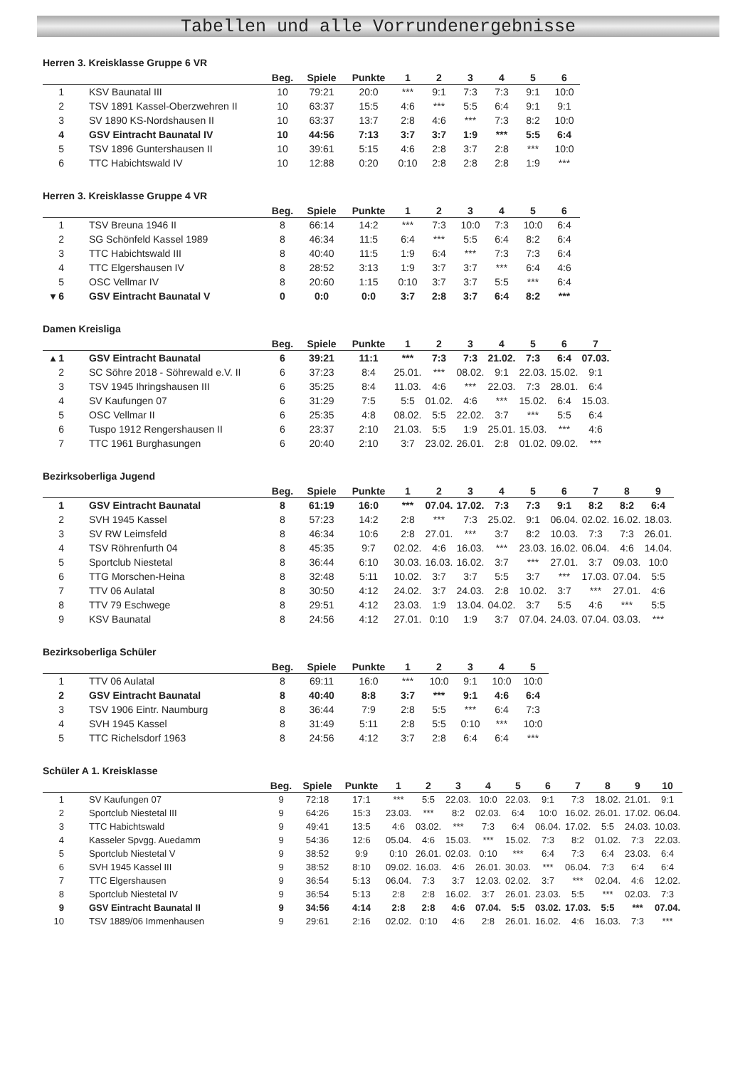Tabellen und alle Vorrundenergebnisse
Herren 3. Kreisklasse Gruppe 6 VR
| | | Beg. | Spiele | Punkte | 1 | 2 | 3 | 4 | 5 | 6 |
| --- | --- | --- | --- | --- | --- | --- | --- | --- | --- | --- |
| 1 | KSV Baunatal III | 10 | 79:21 | 20:0 | *** | 9:1 | 7:3 | 7:3 | 9:1 | 10:0 |
| 2 | TSV 1891 Kassel-Oberzwehren II | 10 | 63:37 | 15:5 | 4:6 | *** | 5:5 | 6:4 | 9:1 | 9:1 |
| 3 | SV 1890 KS-Nordshausen II | 10 | 63:37 | 13:7 | 2:8 | 4:6 | *** | 7:3 | 8:2 | 10:0 |
| 4 | GSV Eintracht Baunatal IV | 10 | 44:56 | 7:13 | 3:7 | 3:7 | 1:9 | *** | 5:5 | 6:4 |
| 5 | TSV 1896 Guntershausen II | 10 | 39:61 | 5:15 | 4:6 | 2:8 | 3:7 | 2:8 | *** | 10:0 |
| 6 | TTC Habichtswald IV | 10 | 12:88 | 0:20 | 0:10 | 2:8 | 2:8 | 2:8 | 1:9 | *** |
Herren 3. Kreisklasse Gruppe 4 VR
| | | Beg. | Spiele | Punkte | 1 | 2 | 3 | 4 | 5 | 6 |
| --- | --- | --- | --- | --- | --- | --- | --- | --- | --- | --- |
| 1 | TSV Breuna 1946 II | 8 | 66:14 | 14:2 | *** | 7:3 | 10:0 | 7:3 | 10:0 | 6:4 |
| 2 | SG Schönfeld Kassel 1989 | 8 | 46:34 | 11:5 | 6:4 | *** | 5:5 | 6:4 | 8:2 | 6:4 |
| 3 | TTC Habichtswald III | 8 | 40:40 | 11:5 | 1:9 | 6:4 | *** | 7:3 | 7:3 | 6:4 |
| 4 | TTC Elgershausen IV | 8 | 28:52 | 3:13 | 1:9 | 3:7 | 3:7 | *** | 6:4 | 4:6 |
| 5 | OSC Vellmar IV | 8 | 20:60 | 1:15 | 0:10 | 3:7 | 3:7 | 5:5 | *** | 6:4 |
| ▾ 6 | GSV Eintracht Baunatal V | 0 | 0:0 | 0:0 | 3:7 | 2:8 | 3:7 | 6:4 | 8:2 | *** |
Damen Kreisliga
| | | Beg. | Spiele | Punkte | 1 | 2 | 3 | 4 | 5 | 6 | 7 |
| --- | --- | --- | --- | --- | --- | --- | --- | --- | --- | --- | --- |
| ▴ 1 | GSV Eintracht Baunatal | 6 | 39:21 | 11:1 | *** | 7:3 | 7:3 | 21.02. | 7:3 | 6:4 | 07.03. |
| 2 | SC Söhre 2018 - Söhrewald e.V. II | 6 | 37:23 | 8:4 | 25.01. | *** | 08.02. | 9:1 | 22.03. | 15.02. | 9:1 |
| 3 | TSV 1945 Ihringshausen III | 6 | 35:25 | 8:4 | 11.03. | 4:6 | *** | 22.03. | 7:3 | 28.01. | 6:4 |
| 4 | SV Kaufungen 07 | 6 | 31:29 | 7:5 | 5:5 | 01.02. | 4:6 | *** | 15.02. | 6:4 | 15.03. |
| 5 | OSC Vellmar II | 6 | 25:35 | 4:8 | 08.02. | 5:5 | 22.02. | 3:7 | *** | 5:5 | 6:4 |
| 6 | Tuspo 1912 Rengershausen II | 6 | 23:37 | 2:10 | 21.03. | 5:5 | 1:9 | 25.01. | 15.03. | *** | 4:6 |
| 7 | TTC 1961 Burghasungen | 6 | 20:40 | 2:10 | 3:7 | 23.02. | 26.01. | 2:8 | 01.02. | 09.02. | *** |
Bezirksoberliga Jugend
| | | Beg. | Spiele | Punkte | 1 | 2 | 3 | 4 | 5 | 6 | 7 | 8 | 9 |
| --- | --- | --- | --- | --- | --- | --- | --- | --- | --- | --- | --- | --- | --- |
| 1 | GSV Eintracht Baunatal | 8 | 61:19 | 16:0 | *** | 07.04. | 17.02. | 7:3 | 7:3 | 9:1 | 8:2 | 8:2 | 6:4 |
| 2 | SVH 1945 Kassel | 8 | 57:23 | 14:2 | 2:8 | *** | 7:3 | 25.02. | 9:1 | 06.04. | 02.02. | 16.02. | 18.03. |
| 3 | SV RW Leimsfeld | 8 | 46:34 | 10:6 | 2:8 | 27.01. | *** | 3:7 | 8:2 | 10.03. | 7:3 | 7:3 | 26.01. |
| 4 | TSV Röhrenfurth 04 | 8 | 45:35 | 9:7 | 02.02. | 4:6 | 16.03. | *** | 23.03. | 16.02. | 06.04. | 4:6 | 14.04. |
| 5 | Sportclub Niestetal | 8 | 36:44 | 6:10 | 30.03. | 16.03. | 16.02. | 3:7 | *** | 27.01. | 3:7 | 09.03. | 10:0 |
| 6 | TTG Morschen-Heina | 8 | 32:48 | 5:11 | 10.02. | 3:7 | 3:7 | 5:5 | 3:7 | *** | 17.03. | 07.04. | 5:5 |
| 7 | TTV 06 Aulatal | 8 | 30:50 | 4:12 | 24.02. | 3:7 | 24.03. | 2:8 | 10.02. | 3:7 | *** | 27.01. | 4:6 |
| 8 | TTV 79 Eschwege | 8 | 29:51 | 4:12 | 23.03. | 1:9 | 13.04. | 04.02. | 3:7 | 5:5 | 4:6 | *** | 5:5 |
| 9 | KSV Baunatal | 8 | 24:56 | 4:12 | 27.01. | 0:10 | 1:9 | 3:7 | 07.04. | 24.03. | 07.04. | 03.03. | *** |
Bezirksoberliga Schüler
| | | Beg. | Spiele | Punkte | 1 | 2 | 3 | 4 | 5 |
| --- | --- | --- | --- | --- | --- | --- | --- | --- | --- |
| 1 | TTV 06 Aulatal | 8 | 69:11 | 16:0 | *** | 10:0 | 9:1 | 10:0 | 10:0 |
| 2 | GSV Eintracht Baunatal | 8 | 40:40 | 8:8 | 3:7 | *** | 9:1 | 4:6 | 6:4 |
| 3 | TSV 1906 Eintr. Naumburg | 8 | 36:44 | 7:9 | 2:8 | 5:5 | *** | 6:4 | 7:3 |
| 4 | SVH 1945 Kassel | 8 | 31:49 | 5:11 | 2:8 | 5:5 | 0:10 | *** | 10:0 |
| 5 | TTC Richelsdorf 1963 | 8 | 24:56 | 4:12 | 3:7 | 2:8 | 6:4 | 6:4 | *** |
Schüler A 1. Kreisklasse
| | | Beg. | Spiele | Punkte | 1 | 2 | 3 | 4 | 5 | 6 | 7 | 8 | 9 | 10 |
| --- | --- | --- | --- | --- | --- | --- | --- | --- | --- | --- | --- | --- | --- | --- |
| 1 | SV Kaufungen 07 | 9 | 72:18 | 17:1 | *** | 5:5 | 22.03. | 10:0 | 22.03. | 9:1 | 7:3 | 18.02. | 21.01. | 9:1 |
| 2 | Sportclub Niestetal III | 9 | 64:26 | 15:3 | 23.03. | *** | 8:2 | 02.03. | 6:4 | 10:0 | 16.02. | 26.01. | 17.02. | 06.04. |
| 3 | TTC Habichtswald | 9 | 49:41 | 13:5 | 4:6 | 03.02. | *** | 7:3 | 6:4 | 06.04. | 17.02. | 5:5 | 24.03. | 10.03. |
| 4 | Kasseler Spvgg. Auedamm | 9 | 54:36 | 12:6 | 05.04. | 4:6 | 15.03. | *** | 15.02. | 7:3 | 8:2 | 01.02. | 7:3 | 22.03. |
| 5 | Sportclub Niestetal V | 9 | 38:52 | 9:9 | 0:10 | 26.01. | 02.03. | 0:10 | *** | 6:4 | 7:3 | 6:4 | 23.03. | 6:4 |
| 6 | SVH 1945 Kassel III | 9 | 38:52 | 8:10 | 09.02. | 16.03. | 4:6 | 26.01. | 30.03. | *** | 06.04. | 7:3 | 6:4 | 6:4 |
| 7 | TTC Elgershausen | 9 | 36:54 | 5:13 | 06.04. | 7:3 | 3:7 | 12.03. | 02.02. | 3:7 | *** | 02.04. | 4:6 | 12.02. |
| 8 | Sportclub Niestetal IV | 9 | 36:54 | 5:13 | 2:8 | 2:8 | 16.02. | 3:7 | 26.01. | 23.03. | 5:5 | *** | 02.03. | 7:3 |
| 9 | GSV Eintracht Baunatal II | 9 | 34:56 | 4:14 | 2:8 | 2:8 | 4:6 | 07.04. | 5:5 | 03.02. | 17.03. | 5:5 | *** | 07.04. |
| 10 | TSV 1889/06 Immenhausen | 9 | 29:61 | 2:16 | 02.02. | 0:10 | 4:6 | 2:8 | 26.01. | 16.02. | 4:6 | 16.03. | 7:3 | *** |